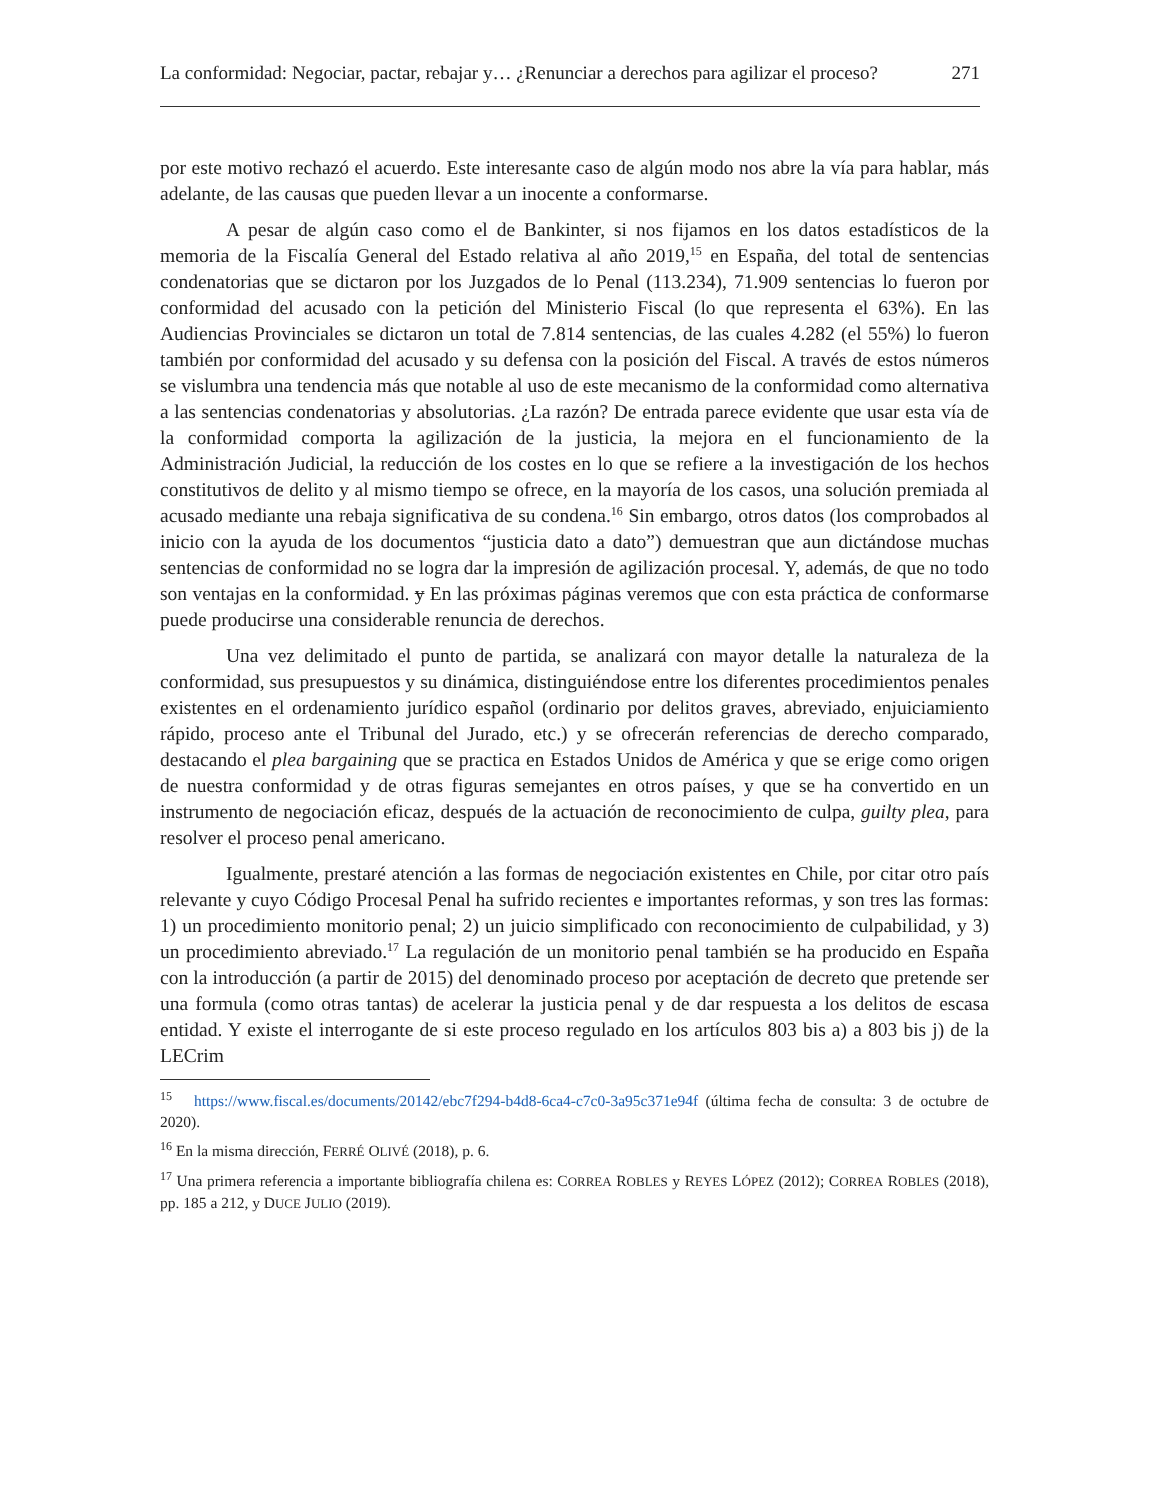La conformidad: Negociar, pactar, rebajar y… ¿Renunciar a derechos para agilizar el proceso? 271
por este motivo rechazó el acuerdo. Este interesante caso de algún modo nos abre la vía para hablar, más adelante, de las causas que pueden llevar a un inocente a conformarse.
A pesar de algún caso como el de Bankinter, si nos fijamos en los datos estadísticos de la memoria de la Fiscalía General del Estado relativa al año 2019,<sup>15</sup> en España, del total de sentencias condenatorias que se dictaron por los Juzgados de lo Penal (113.234), 71.909 sentencias lo fueron por conformidad del acusado con la petición del Ministerio Fiscal (lo que representa el 63%). En las Audiencias Provinciales se dictaron un total de 7.814 sentencias, de las cuales 4.282 (el 55%) lo fueron también por conformidad del acusado y su defensa con la posición del Fiscal. A través de estos números se vislumbra una tendencia más que notable al uso de este mecanismo de la conformidad como alternativa a las sentencias condenatorias y absolutorias. ¿La razón? De entrada parece evidente que usar esta vía de la conformidad comporta la agilización de la justicia, la mejora en el funcionamiento de la Administración Judicial, la reducción de los costes en lo que se refiere a la investigación de los hechos constitutivos de delito y al mismo tiempo se ofrece, en la mayoría de los casos, una solución premiada al acusado mediante una rebaja significativa de su condena.<sup>16</sup> Sin embargo, otros datos (los comprobados al inicio con la ayuda de los documentos “justicia dato a dato”) demuestran que aun dictándose muchas sentencias de conformidad no se logra dar la impresión de agilización procesal. Y, además, de que no todo son ventajas en la conformidad. y En las próximas páginas veremos que con esta práctica de conformarse puede producirse una considerable renuncia de derechos.
Una vez delimitado el punto de partida, se analizará con mayor detalle la naturaleza de la conformidad, sus presupuestos y su dinámica, distinguiéndose entre los diferentes procedimientos penales existentes en el ordenamiento jurídico español (ordinario por delitos graves, abreviado, enjuiciamiento rápido, proceso ante el Tribunal del Jurado, etc.) y se ofrecerán referencias de derecho comparado, destacando el plea bargaining que se practica en Estados Unidos de América y que se erige como origen de nuestra conformidad y de otras figuras semejantes en otros países, y que se ha convertido en un instrumento de negociación eficaz, después de la actuación de reconocimiento de culpa, guilty plea, para resolver el proceso penal americano.
Igualmente, prestaré atención a las formas de negociación existentes en Chile, por citar otro país relevante y cuyo Código Procesal Penal ha sufrido recientes e importantes reformas, y son tres las formas: 1) un procedimiento monitorio penal; 2) un juicio simplificado con reconocimiento de culpabilidad, y 3) un procedimiento abreviado.<sup>17</sup> La regulación de un monitorio penal también se ha producido en España con la introducción (a partir de 2015) del denominado proceso por aceptación de decreto que pretende ser una formula (como otras tantas) de acelerar la justicia penal y de dar respuesta a los delitos de escasa entidad. Y existe el interrogante de si este proceso regulado en los artículos 803 bis a) a 803 bis j) de la LECrim
<sup>15</sup> https://www.fiscal.es/documents/20142/ebc7f294-b4d8-6ca4-c7c0-3a95c371e94f (última fecha de consulta: 3 de octubre de 2020).
<sup>16</sup> En la misma dirección, FERRÉ OLIVÉ (2018), p. 6.
<sup>17</sup> Una primera referencia a importante bibliografía chilena es: CORREA ROBLES y REYES LÓPEZ (2012); CORREA ROBLES (2018), pp. 185 a 212, y DUCE JULIO (2019).